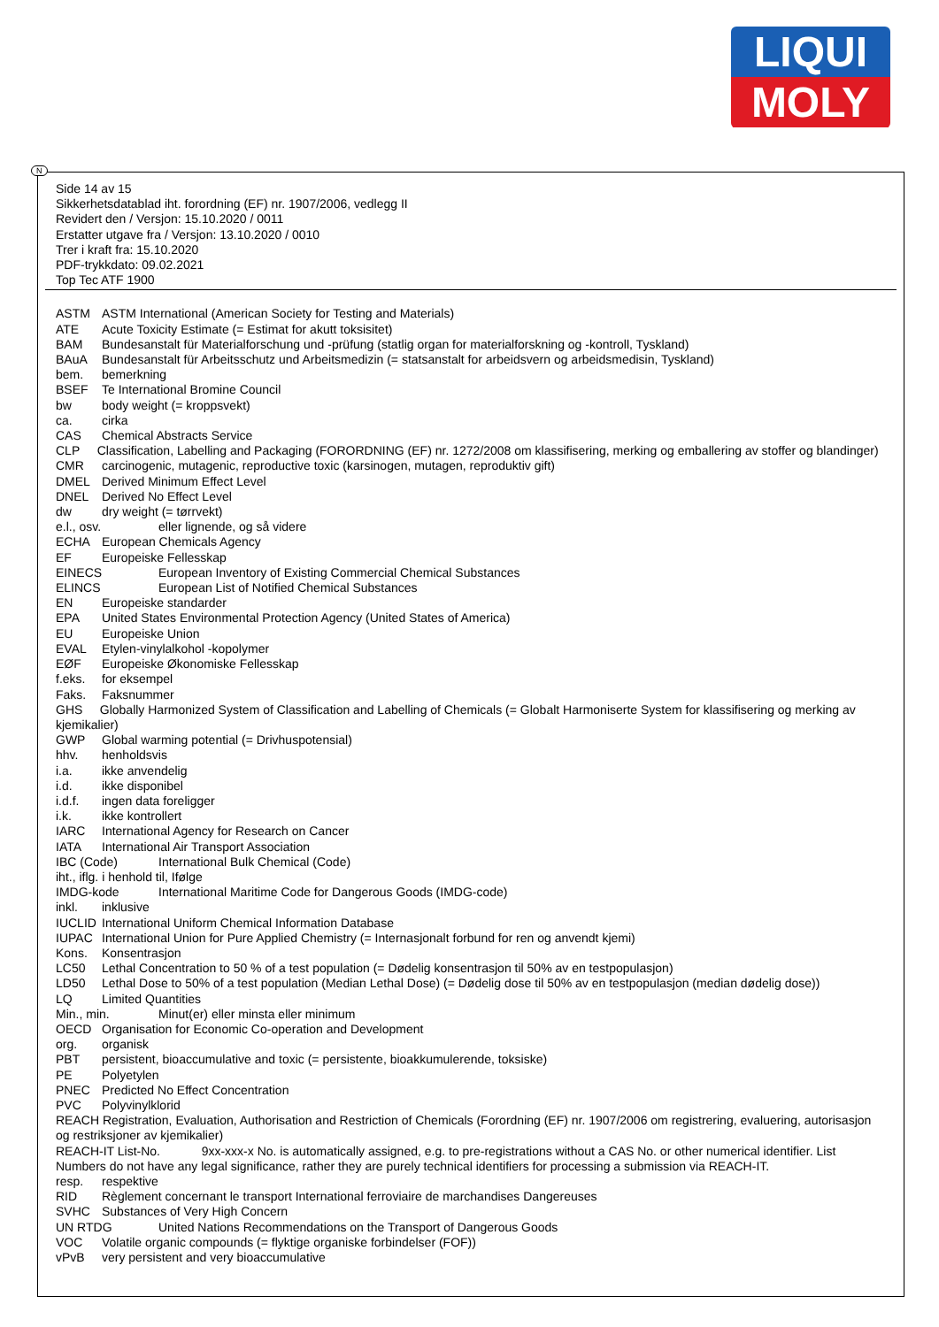LIQUI
MOLY
N
Side 14 av 15
Sikkerhetsdatablad iht. forordning (EF) nr. 1907/2006, vedlegg II
Revidert den / Versjon: 15.10.2020 / 0011
Erstatter utgave fra / Versjon: 13.10.2020 / 0010
Trer i kraft fra: 15.10.2020
PDF-trykkdato: 09.02.2021
Top Tec ATF 1900
ASTM ASTM International (American Society for Testing and Materials)
ATE Acute Toxicity Estimate (= Estimat for akutt toksisitet)
BAM Bundesanstalt für Materialforschung und -prüfung (statlig organ for materialforskning og -kontroll, Tyskland)
BAuA Bundesanstalt für Arbeitsschutz und Arbeitsmedizin (= statsanstalt for arbeidsvern og arbeidsmedisin, Tyskland)
bem. bemerkning
BSEF Te International Bromine Council
bw body weight (= kroppsvekt)
ca. cirka
CAS Chemical Abstracts Service
CLP Classification, Labelling and Packaging (FORORDNING (EF) nr. 1272/2008 om klassifisering, merking og emballering av stoffer og blandinger)
CMR carcinogenic, mutagenic, reproductive toxic (karsinogen, mutagen, reproduktiv gift)
DMEL Derived Minimum Effect Level
DNEL Derived No Effect Level
dw dry weight (= tørrvekt)
e.l., osv. eller lignende, og så videre
ECHA European Chemicals Agency
EF Europeiske Fellesskap
EINECS European Inventory of Existing Commercial Chemical Substances
ELINCS European List of Notified Chemical Substances
EN Europeiske standarder
EPA United States Environmental Protection Agency (United States of America)
EU Europeiske Union
EVAL Etylen-vinylalkohol -kopolymer
EØF Europeiske Økonomiske Fellesskap
f.eks. for eksempel
Faks. Faksnummer
GHS Globally Harmonized System of Classification and Labelling of Chemicals (= Globalt Harmoniserte System for klassifisering og merking av kjemikalier)
GWP Global warming potential (= Drivhuspotensial)
hhv. henholdsvis
i.a. ikke anvendelig
i.d. ikke disponibel
i.d.f. ingen data foreligger
i.k. ikke kontrollert
IARC International Agency for Research on Cancer
IATA International Air Transport Association
IBC (Code) International Bulk Chemical (Code)
iht., iflg. i henhold til, Ifølge
IMDG-kode International Maritime Code for Dangerous Goods (IMDG-code)
inkl. inklusive
IUCLID International Uniform Chemical Information Database
IUPAC International Union for Pure Applied Chemistry (= Internasjonalt forbund for ren og anvendt kjemi)
Kons. Konsentrasjon
LC50 Lethal Concentration to 50 % of a test population (= Dødelig konsentrasjon til 50% av en testpopulasjon)
LD50 Lethal Dose to 50% of a test population (Median Lethal Dose) (= Dødelig dose til 50% av en testpopulasjon (median dødelig dose))
LQ Limited Quantities
Min., min. Minut(er) eller minsta eller minimum
OECD Organisation for Economic Co-operation and Development
org. organisk
PBT persistent, bioaccumulative and toxic (= persistente, bioakkumulerende, toksiske)
PE Polyetylen
PNEC Predicted No Effect Concentration
PVC Polyvinylklorid
REACH Registration, Evaluation, Authorisation and Restriction of Chemicals (Forordning (EF) nr. 1907/2006 om registrering, evaluering, autorisasjon og restriksjoner av kjemikalier)
REACH-IT List-No. 9xx-xxx-x No. is automatically assigned, e.g. to pre-registrations without a CAS No. or other numerical identifier. List Numbers do not have any legal significance, rather they are purely technical identifiers for processing a submission via REACH-IT.
resp. respektive
RID Règlement concernant le transport International ferroviaire de marchandises Dangereuses
SVHC Substances of Very High Concern
UN RTDG United Nations Recommendations on the Transport of Dangerous Goods
VOC Volatile organic compounds (= flyktige organiske forbindelser (FOF))
vPvB very persistent and very bioaccumulative